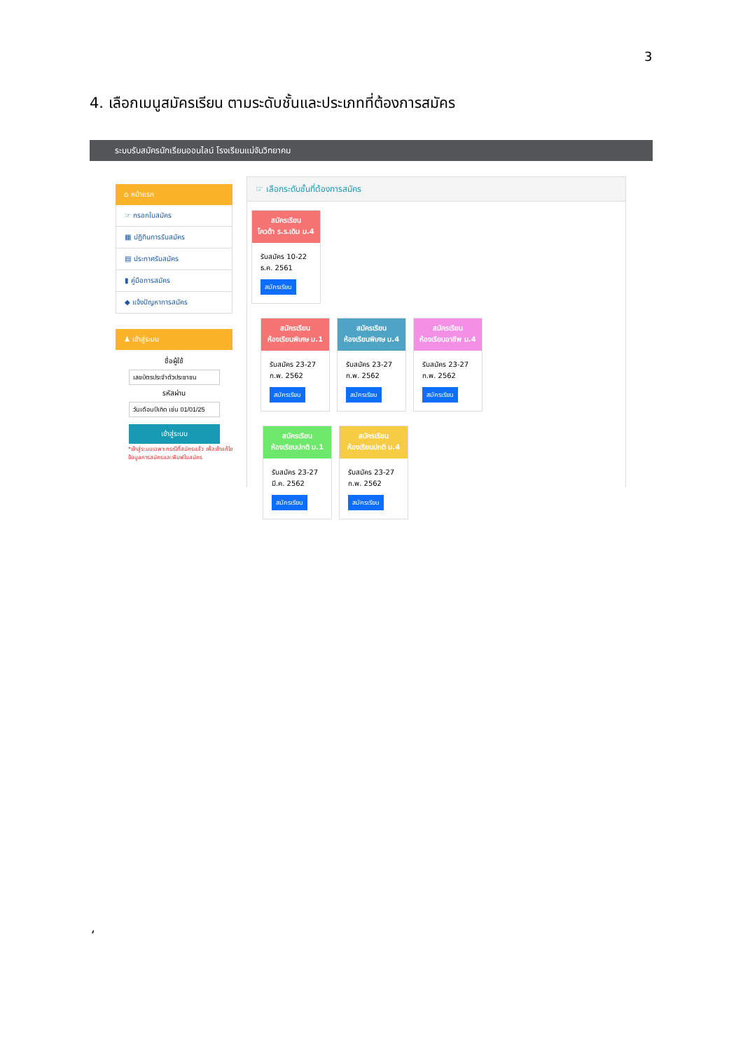3
4. เลือกเมนูสมัครเรียน ตามระดับชั้นและประเภทที่ต้องการสมัคร
ระบบรับสมัครนักเรียนออนไลน์ โรงเรียนแม่จันวิทยาคม
⌂ หน้าแรก
☞ กรอกใบสมัคร
▦ ปฏิทินการรับสมัคร
▤ ประกาศรับสมัคร
▮ คู่มือการสมัคร
◆ แจ้งปัญหาการสมัคร
♟ เข้าสู่ระบบ
ชื่อผู้ใช้
รหัสผ่าน
เข้าสู่ระบบ
*เข้าสู่ระบบเฉพาะกรณีที่สมัครแล้ว เพื่อเข้าแก้ไขข้อมูลการสมัครและพิมพ์ใบสมัคร
☞ เลือกระดับชั้นที่ต้องการสมัคร
สมัครเรียน
โควต้า ร.ร.เดิม ม.4
รับสมัคร 10-22 ธ.ค. 2561
สมัครเรียน
สมัครเรียน
ห้องเรียนพิเศษ ม.1
รับสมัคร 23-27 ก.พ. 2562
สมัครเรียน
สมัครเรียน
ห้องเรียนพิเศษ ม.4
รับสมัคร 23-27 ก.พ. 2562
สมัครเรียน
สมัครเรียน
ห้องเรียนอาชีพ ม.4
รับสมัคร 23-27 ก.พ. 2562
สมัครเรียน
สมัครเรียน
ห้องเรียนปกติ ม.1
รับสมัคร 23-27 มี.ค. 2562
สมัครเรียน
สมัครเรียน
ห้องเรียนปกติ ม.4
รับสมัคร 23-27 ก.พ. 2562
สมัครเรียน
‘